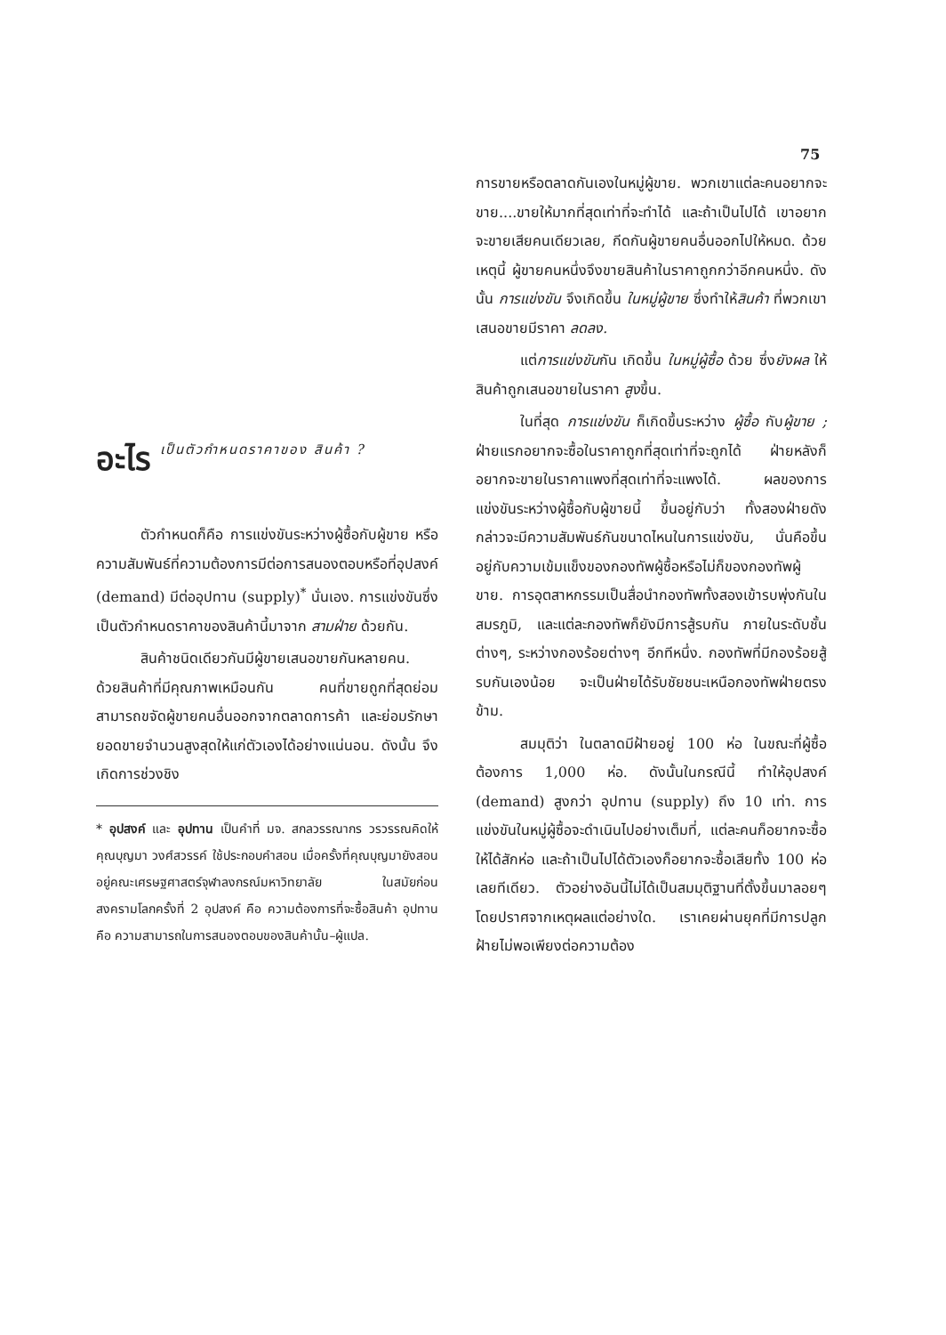75
อะไร เป็นตัวกำหนดราคาของ สินค้า ?
ตัวกำหนดก็คือ การแข่งขันระหว่างผู้ซื้อกับผู้ขาย หรือความสัมพันธ์ที่ความต้องการมีต่อการสนองตอบหรือที่อุปสงค์ (demand) มีต่ออุปทาน (supply)<sup>*</sup> นั่นเอง. การแข่งขันซึ่งเป็นตัวกำหนดราคาของสินค้านี้มาจาก สามฝ่าย ด้วยกัน.
สินค้าชนิดเดียวกันมีผู้ขายเสนอขายกันหลายคน. ด้วยสินค้าที่มีคุณภาพเหมือนกัน คนที่ขายถูกที่สุดย่อมสามารถขจัดผู้ขายคนอื่นออกจากตลาดการค้า และย่อมรักษายอดขายจำนวนสูงสุดให้แก่ตัวเองได้อย่างแน่นอน. ดังนั้น จึงเกิดการช่วงชิง
* อุปสงค์ และ อุปทาน เป็นคำที่ มจ. สกลวรรณากร วรวรรณคิดให้ คุณบุญมา วงศ์สวรรค์ ใช้ประกอบคำสอน เมื่อครั้งที่คุณบุญมายังสอนอยู่คณะเศรษฐศาสตร์จุฬาลงกรณ์มหาวิทยาลัย ในสมัยก่อนสงครามโลกครั้งที่ 2 อุปสงค์ คือ ความต้องการที่จะซื้อสินค้า อุปทาน คือ ความสามารถในการสนองตอบของสินค้านั้น–ผู้แปล.
การขายหรือตลาดกันเองในหมู่ผู้ขาย. พวกเขาแต่ละคนอยากจะขาย....ขายให้มากที่สุดเท่าที่จะทำได้ และถ้าเป็นไปได้ เขาอยากจะขายเสียคนเดียวเลย, กีดกันผู้ขายคนอื่นออกไปให้หมด. ด้วยเหตุนี้ ผู้ขายคนหนึ่งจึงขายสินค้าในราคาถูกกว่าอีกคนหนึ่ง. ดังนั้น การแข่งขัน จึงเกิดขึ้น ในหมู่ผู้ขาย ซึ่งทำให้สินค้า ที่พวกเขาเสนอขายมีราคา ลดลง.
แต่การแข่งขันกัน เกิดขึ้น ในหมู่ผู้ซื้อ ด้วย ซึ่งยังผล ให้สินค้าถูกเสนอขายในราคา สูงขึ้น.
ในที่สุด การแข่งขัน ก็เกิดขึ้นระหว่าง ผู้ซื้อ กับผู้ขาย ; ฝ่ายแรกอยากจะซื้อในราคาถูกที่สุดเท่าที่จะถูกได้ ฝ่ายหลังก็อยากจะขายในราคาแพงที่สุดเท่าที่จะแพงได้. ผลของการแข่งขันระหว่างผู้ซื้อกับผู้ขายนี้ ขึ้นอยู่กับว่า ทั้งสองฝ่ายดังกล่าวจะมีความสัมพันธ์กันขนาดไหนในการแข่งขัน, นั่นคือขึ้นอยู่กับความเข้มแข็งของกองทัพผู้ซื้อหรือไม่ก็ของกองทัพผู้ขาย. การอุตสาหกรรมเป็นสื่อนำกองทัพทั้งสองเข้ารบพุ่งกันในสมรภูมิ, และแต่ละกองทัพก็ยังมีการสู้รบกัน ภายในระดับชั้นต่างๆ, ระหว่างกองร้อยต่างๆ อีกทีหนึ่ง. กองทัพที่มีกองร้อยสู้รบกันเองน้อย จะเป็นฝ่ายได้รับชัยชนะเหนือกองทัพฝ่ายตรงข้าม.
สมมุติว่า ในตลาดมีฝ้ายอยู่ 100 ห่อ ในขณะที่ผู้ซื้อต้องการ 1,000 ห่อ. ดังนั้นในกรณีนี้ ทำให้อุปสงค์ (demand) สูงกว่า อุปทาน (supply) ถึง 10 เท่า. การแข่งขันในหมู่ผู้ซื้อจะดำเนินไปอย่างเต็มที่, แต่ละคนก็อยากจะซื้อให้ได้สักห่อ และถ้าเป็นไปได้ตัวเองก็อยากจะซื้อเสียทั้ง 100 ห่อเลยทีเดียว. ตัวอย่างอันนี้ไม่ได้เป็นสมมุติฐานที่ตั้งขึ้นมาลอยๆ โดยปราศจากเหตุผลแต่อย่างใด. เราเคยผ่านยุคที่มีการปลูกฝ้ายไม่พอเพียงต่อความต้อง